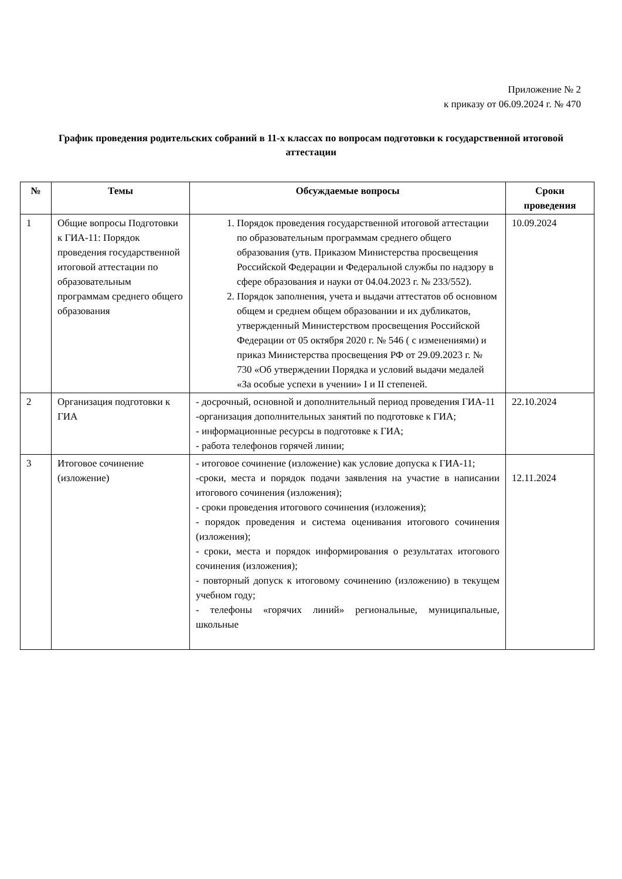Приложение № 2
к приказу от 06.09.2024 г. № 470
График проведения родительских собраний в 11-х классах по вопросам подготовки к государственной итоговой аттестации
| № | Темы | Обсуждаемые вопросы | Сроки проведения |
| --- | --- | --- | --- |
| 1 | Общие вопросы Подготовки к ГИА-11: Порядок проведения государственной итоговой аттестации по образовательным программам среднего общего образования | 1. Порядок проведения государственной итоговой аттестации по образовательным программам среднего общего образования (утв. Приказом Министерства просвещения Российской Федерации и Федеральной службы по надзору в сфере образования и науки от 04.04.2023 г. № 233/552). 2. Порядок заполнения, учета и выдачи аттестатов об основном общем и среднем общем образовании и их дубликатов, утвержденный Министерством просвещения Российской Федерации от 05 октября 2020 г. № 546 ( с изменениями) и приказ Министерства просвещения РФ от 29.09.2023 г. № 730 «Об утверждении Порядка и условий выдачи медалей «За особые успехи в учении» I и II степеней. | 10.09.2024 |
| 2 | Организация подготовки к ГИА | - досрочный, основной и дополнительный период проведения ГИА-11 -организация дополнительных занятий по подготовке к ГИА; - информационные ресурсы в подготовке к ГИА; - работа телефонов горячей линии; | 22.10.2024 |
| 3 | Итоговое сочинение (изложение) | - итоговое сочинение (изложение) как условие допуска к ГИА-11; -сроки, места и порядок подачи заявления на участие в написании итогового сочинения (изложения); - сроки проведения итогового сочинения (изложения); - порядок проведения и система оценивания итогового сочинения (изложения); - сроки, места и порядок информирования о результатах итогового сочинения (изложения); - повторный допуск к итоговому сочинению (изложению) в текущем учебном году; - телефоны «горячих линий» региональные, муниципальные, школьные | 12.11.2024 |